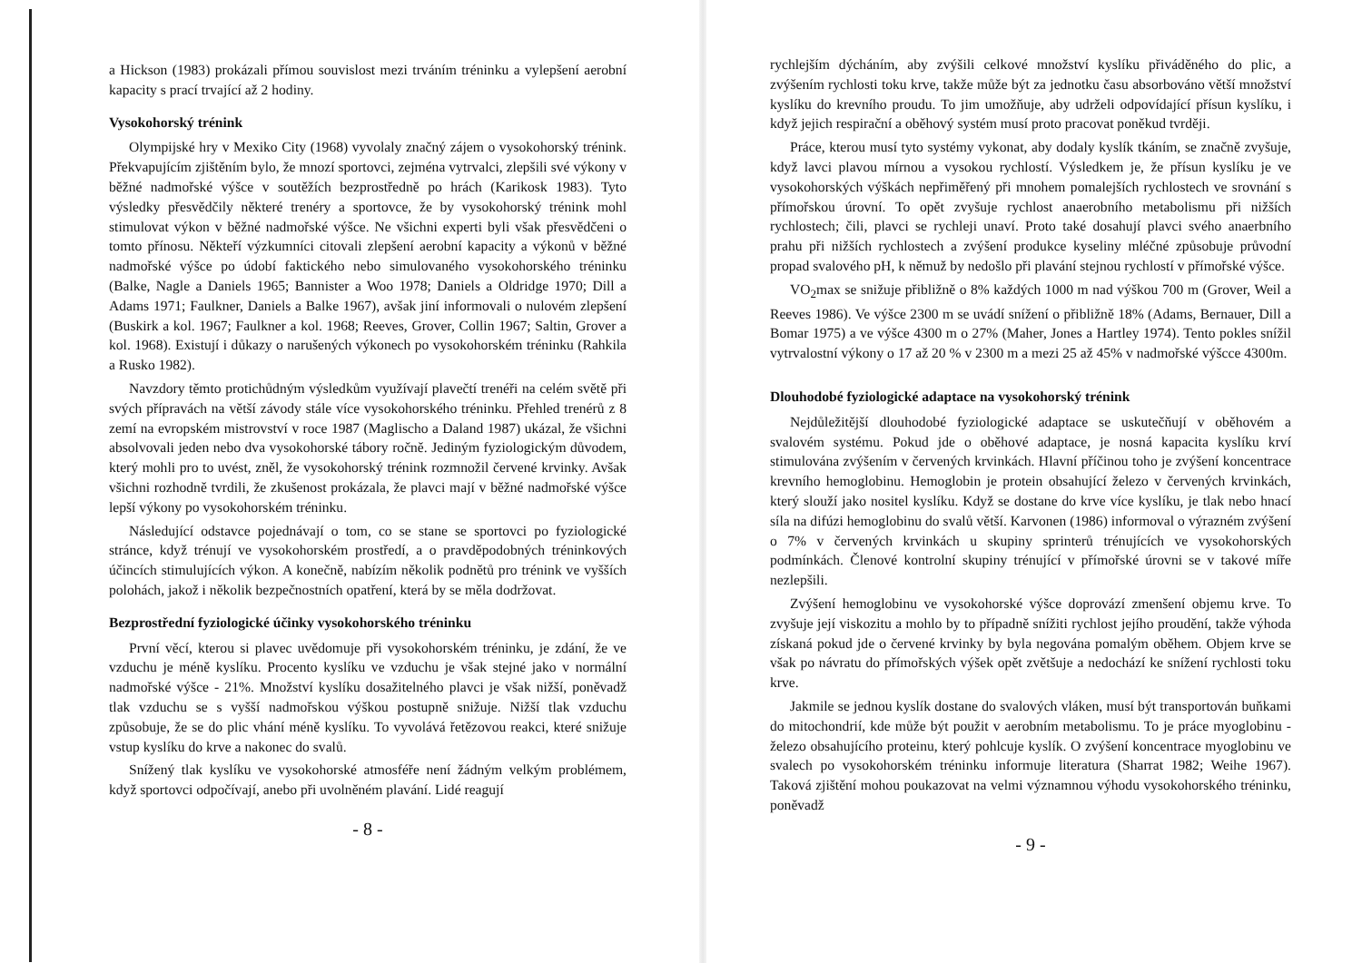a Hickson (1983) prokázali přímou souvislost mezi trváním tréninku a vylepšení aerobní kapacity s prací trvající až 2 hodiny.
Vysokohorský trénink
Olympijské hry v Mexiko City (1968) vyvolaly značný zájem o vysokohorský trénink. Překvapujícím zjištěním bylo, že mnozí sportovci, zejména vytrvalci, zlepšili své výkony v běžné nadmořské výšce v soutěžích bezprostředně po hrách (Karikosk 1983). Tyto výsledky přesvědčily některé trenéry a sportovce, že by vysokohorský trénink mohl stimulovat výkon v běžné nadmořské výšce. Ne všichni experti byli však přesvědčeni o tomto přínosu. Někteří výzkumníci citovali zlepšení aerobní kapacity a výkonů v běžné nadmořské výšce po údobí faktického nebo simulovaného vysokohorského tréninku (Balke, Nagle a Daniels 1965; Bannister a Woo 1978; Daniels a Oldridge 1970; Dill a Adams 1971; Faulkner, Daniels a Balke 1967), avšak jiní informovali o nulovém zlepšení (Buskirk a kol. 1967; Faulkner a kol. 1968; Reeves, Grover, Collin 1967; Saltin, Grover a kol. 1968). Existují i důkazy o narušených výkonech po vysokohorském tréninku (Rahkila a Rusko 1982).
Navzdory těmto protichůdným výsledkům využívají plavečtí trenéři na celém světě při svých přípravách na větší závody stále více vysokohorského tréninku. Přehled trenérů z 8 zemí na evropském mistrovství v roce 1987 (Maglischo a Daland 1987) ukázal, že všichni absolvovali jeden nebo dva vysokohorské tábory ročně. Jediným fyziologickým důvodem, který mohli pro to uvést, zněl, že vysokohorský trénink rozmnožil červené krvinky. Avšak všichni rozhodně tvrdili, že zkušenost prokázala, že plavci mají v běžné nadmořské výšce lepší výkony po vysokohorském tréninku.
Následující odstavce pojednávají o tom, co se stane se sportovci po fyziologické stránce, když trénují ve vysokohorském prostředí, a o pravděpodobných tréninkových účincích stimulujících výkon. A konečně, nabízím několik podnětů pro trénink ve vyšších polohách, jakož i několik bezpečnostních opatření, která by se měla dodržovat.
Bezprostřední fyziologické účinky vysokohorského tréninku
První věcí, kterou si plavec uvědomuje při vysokohorském tréninku, je zdání, že ve vzduchu je méně kyslíku. Procento kyslíku ve vzduchu je však stejné jako v normální nadmořské výšce - 21%. Množství kyslíku dosažitelného plavci je však nižší, poněvadž tlak vzduchu se s vyšší nadmořskou výškou postupně snižuje. Nižší tlak vzduchu způsobuje, že se do plic vhání méně kyslíku. To vyvolává řetězovou reakci, které snižuje vstup kyslíku do krve a nakonec do svalů.
Snížený tlak kyslíku ve vysokohorské atmosféře není žádným velkým problémem, když sportovci odpočívají, anebo při uvolněném plavání. Lidé reagují
- 8 -
rychlejším dýcháním, aby zvýšili celkové množství kyslíku přiváděného do plic, a zvýšením rychlosti toku krve, takže může být za jednotku času absorbováno větší množství kyslíku do krevního proudu. To jim umožňuje, aby udrželi odpovídající přísun kyslíku, i když jejich respirační a oběhový systém musí proto pracovat poněkud tvrději.
Práce, kterou musí tyto systémy vykonat, aby dodaly kyslík tkáním, se značně zvyšuje, když lavci plavou mírnou a vysokou rychlostí. Výsledkem je, že přísun kyslíku je ve vysokohorských výškách nepřiměřený při mnohem pomalejších rychlostech ve srovnání s přímořskou úrovní. To opět zvyšuje rychlost anaerobního metabolismu při nižších rychlostech; čili, plavci se rychleji unaví. Proto také dosahují plavci svého anaerbního prahu při nižších rychlostech a zvýšení produkce kyseliny mléčné způsobuje průvodní propad svalového pH, k němuž by nedošlo při plavání stejnou rychlostí v přímořské výšce.
VO<sub>2</sub>max se snižuje přibližně o 8% každých 1000 m nad výškou 700 m (Grover, Weil a Reeves 1986). Ve výšce 2300 m se uvádí snížení o přibližně 18% (Adams, Bernauer, Dill a Bomar 1975) a ve výšce 4300 m o 27% (Maher, Jones a Hartley 1974). Tento pokles snížil vytrvalostní výkony o 17 až 20 % v 2300 m a mezi 25 až 45% v nadmořské výšcce 4300m.
Dlouhodobé fyziologické adaptace na vysokohorský trénink
Nejdůležitější dlouhodobé fyziologické adaptace se uskutečňují v oběhovém a svalovém systému. Pokud jde o oběhové adaptace, je nosná kapacita kyslíku krví stimulována zvýšením v červených krvinkách. Hlavní příčinou toho je zvýšení koncentrace krevního hemoglobinu. Hemoglobin je protein obsahující železo v červených krvinkách, který slouží jako nositel kyslíku. Když se dostane do krve více kyslíku, je tlak nebo hnací síla na difúzi hemoglobinu do svalů větší. Karvonen (1986) informoval o výrazném zvýšení o 7% v červených krvinkách u skupiny sprinterů trénujících ve vysokohorských podmínkách. Členové kontrolní skupiny trénující v přímořské úrovni se v takové míře nezlepšili.
Zvýšení hemoglobinu ve vysokohorské výšce doprovází zmenšení objemu krve. To zvyšuje její viskozitu a mohlo by to případně snížiti rychlost jejího proudění, takže výhoda získaná pokud jde o červené krvinky by byla negována pomalým oběhem. Objem krve se však po návratu do přímořských výšek opět zvětšuje a nedochází ke snížení rychlosti toku krve.
Jakmile se jednou kyslík dostane do svalových vláken, musí být transportován buňkami do mitochondrií, kde může být použit v aerobním metabolismu. To je práce myoglobinu - železo obsahujícího proteinu, který pohlcuje kyslík. O zvýšení koncentrace myoglobinu ve svalech po vysokohorském tréninku informuje literatura (Sharrat 1982; Weihe 1967). Taková zjištění mohou poukazovat na velmi významnou výhodu vysokohorského tréninku, poněvadž
- 9 -